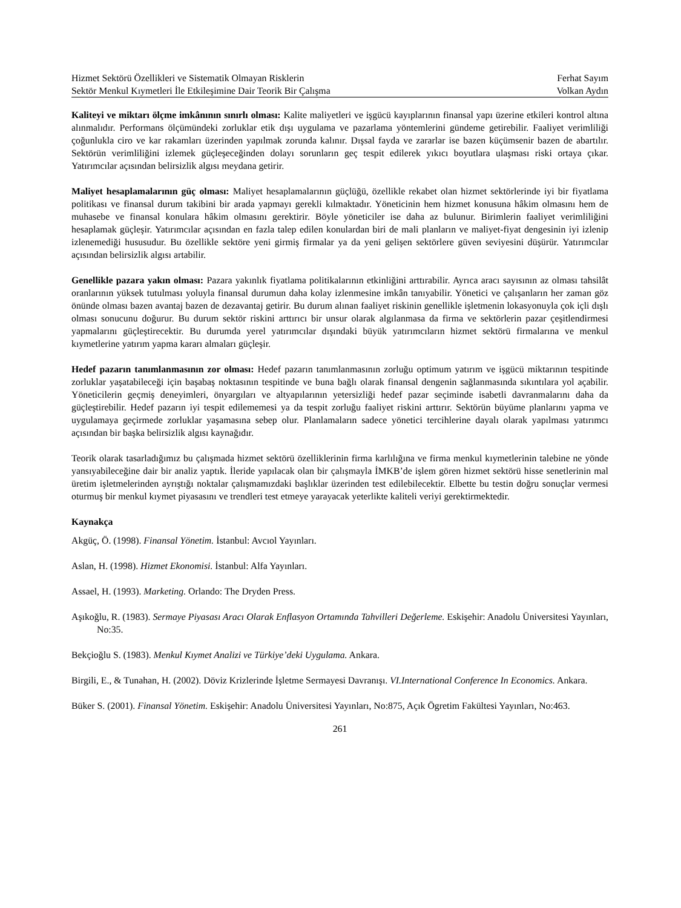Hizmet Sektörü Özellikleri ve Sistematik Olmayan Risklerin Ferhat Sayım
Sektör Menkul Kıymetleri İle Etkileşimine Dair Teorik Bir Çalışma Volkan Aydın
Kaliteyi ve miktarı ölçme imkânının sınırlı olması: Kalite maliyetleri ve işgücü kayıplarının finansal yapı üzerine etkileri kontrol altına alınmalıdır. Performans ölçümündeki zorluklar etik dışı uygulama ve pazarlama yöntemlerini gündeme getirebilir. Faaliyet verimliliği çoğunlukla ciro ve kar rakamları üzerinden yapılmak zorunda kalınır. Dışsal fayda ve zararlar ise bazen küçümsenir bazen de abartılır. Sektörün verimliliğini izlemek güçleşeceğinden dolayı sorunların geç tespit edilerek yıkıcı boyutlara ulaşması riski ortaya çıkar. Yatırımcılar açısından belirsizlik algısı meydana getirir.
Maliyet hesaplamalarının güç olması: Maliyet hesaplamalarının güçlüğü, özellikle rekabet olan hizmet sektörlerinde iyi bir fiyatlama politikası ve finansal durum takibini bir arada yapmayı gerekli kılmaktadır. Yöneticinin hem hizmet konusuna hâkim olmasını hem de muhasebe ve finansal konulara hâkim olmasını gerektirir. Böyle yöneticiler ise daha az bulunur. Birimlerin faaliyet verimliliğini hesaplamak güçleşir. Yatırımcılar açısından en fazla talep edilen konulardan biri de mali planların ve maliyet-fiyat dengesinin iyi izlenip izlenemediği hususudur. Bu özellikle sektöre yeni girmiş firmalar ya da yeni gelişen sektörlere güven seviyesini düşürür. Yatırımcılar açısından belirsizlik algısı artabilir.
Genellikle pazara yakın olması: Pazara yakınlık fiyatlama politikalarının etkinliğini arttırabilir. Ayrıca aracı sayısının az olması tahsilât oranlarının yüksek tutulması yoluyla finansal durumun daha kolay izlenmesine imkân tanıyabilir. Yönetici ve çalışanların her zaman göz önünde olması bazen avantaj bazen de dezavantaj getirir. Bu durum alınan faaliyet riskinin genellikle işletmenin lokasyonuyla çok içli dışlı olması sonucunu doğurur. Bu durum sektör riskini arttırıcı bir unsur olarak algılanmasa da firma ve sektörlerin pazar çeşitlendirmesi yapmalarını güçleştirecektir. Bu durumda yerel yatırımcılar dışındaki büyük yatırımcıların hizmet sektörü firmalarına ve menkul kıymetlerine yatırım yapma kararı almaları güçleşir.
Hedef pazarın tanımlanmasının zor olması: Hedef pazarın tanımlanmasının zorluğu optimum yatırım ve işgücü miktarının tespitinde zorluklar yaşatabileceği için başabaş noktasının tespitinde ve buna bağlı olarak finansal dengenin sağlanmasında sıkıntılara yol açabilir. Yöneticilerin geçmiş deneyimleri, önyargıları ve altyapılarının yetersizliği hedef pazar seçiminde isabetli davranmalarını daha da güçleştirebilir. Hedef pazarın iyi tespit edilememesi ya da tespit zorluğu faaliyet riskini arttırır. Sektörün büyüme planlarını yapma ve uygulamaya geçirmede zorluklar yaşamasına sebep olur. Planlamaların sadece yönetici tercihlerine dayalı olarak yapılması yatırımcı açısından bir başka belirsizlik algısı kaynağıdır.
Teorik olarak tasarladığımız bu çalışmada hizmet sektörü özelliklerinin firma karlılığına ve firma menkul kıymetlerinin talebine ne yönde yansıyabileceğine dair bir analiz yaptık. İleride yapılacak olan bir çalışmayla İMKB’de işlem gören hizmet sektörü hisse senetlerinin mal üretim işletmelerinden ayrıştığı noktalar çalışmamızdaki başlıklar üzerinden test edilebilecektir. Elbette bu testin doğru sonuçlar vermesi oturmuş bir menkul kıymet piyasasını ve trendleri test etmeye yarayacak yeterlikte kaliteli veriyi gerektirmektedir.
Kaynakça
Akgüç, Ö. (1998). Finansal Yönetim. İstanbul: Avcıol Yayınları.
Aslan, H. (1998). Hizmet Ekonomisi. İstanbul: Alfa Yayınları.
Assael, H. (1993). Marketing. Orlando: The Dryden Press.
Aşıkoğlu, R. (1983). Sermaye Piyasası Aracı Olarak Enflasyon Ortamında Tahvilleri Değerleme. Eskişehir: Anadolu Üniversitesi Yayınları, No:35.
Bekçioğlu S. (1983). Menkul Kıymet Analizi ve Türkiye’deki Uygulama. Ankara.
Birgili, E., & Tunahan, H. (2002). Döviz Krizlerinde İşletme Sermayesi Davranışı. VI.International Conference In Economics. Ankara.
Büker S. (2001). Finansal Yönetim. Eskişehir: Anadolu Üniversitesi Yayınları, No:875, Açık Ögretim Fakültesi Yayınları, No:463.
261